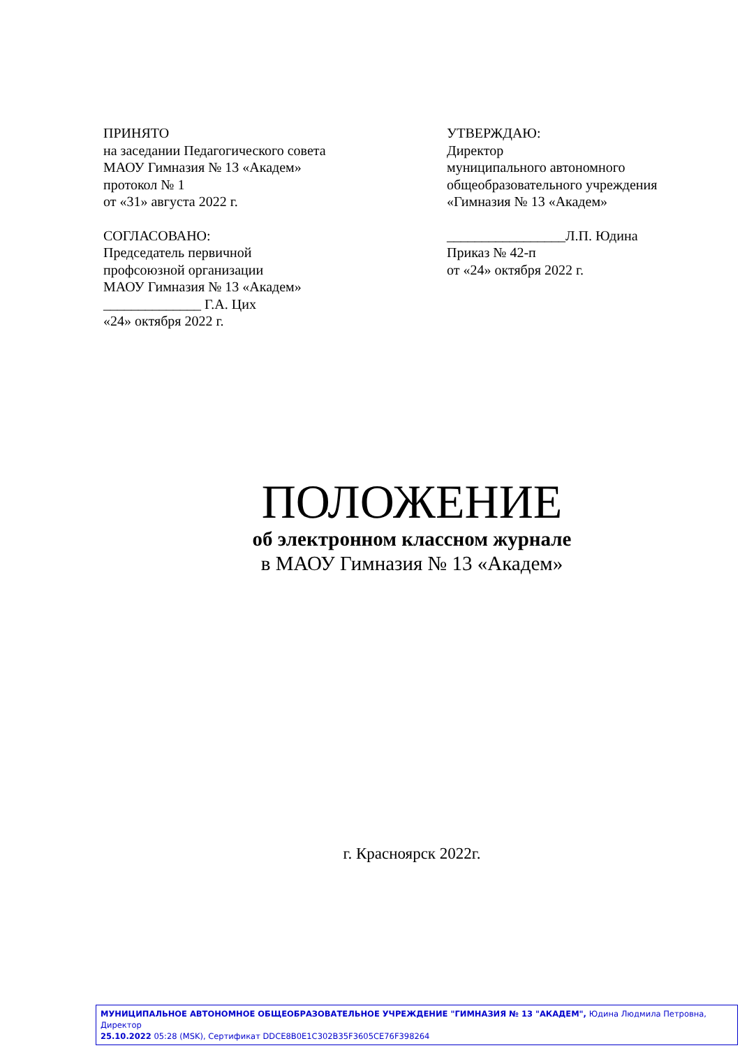ПРИНЯТО
на заседании Педагогического совета
МАОУ Гимназия № 13 «Академ»
протокол № 1
от «31» августа 2022 г.
СОГЛАСОВАНО:
Председатель первичной
профсоюзной организации
МАОУ Гимназия № 13 «Академ»
______________ Г.А. Цих
«24» октября 2022 г.
УТВЕРЖДАЮ:
Директор
муниципального автономного
общеобразовательного учреждения
«Гимназия № 13 «Академ»
_________________Л.П. Юдина
Приказ № 42-п
от «24» октября 2022 г.
ПОЛОЖЕНИЕ
об электронном классном журнале
в МАОУ Гимназия № 13 «Академ»
г. Красноярск 2022г.
МУНИЦИПАЛЬНОЕ АВТОНОМНОЕ ОБЩЕОБРАЗОВАТЕЛЬНОЕ УЧРЕЖДЕНИЕ "ГИМНАЗИЯ № 13 "АКАДЕМ", Юдина Людмила Петровна, Директор
25.10.2022 05:28 (MSK), Сертификат DDCE8B0E1C302B35F3605CE76F398264